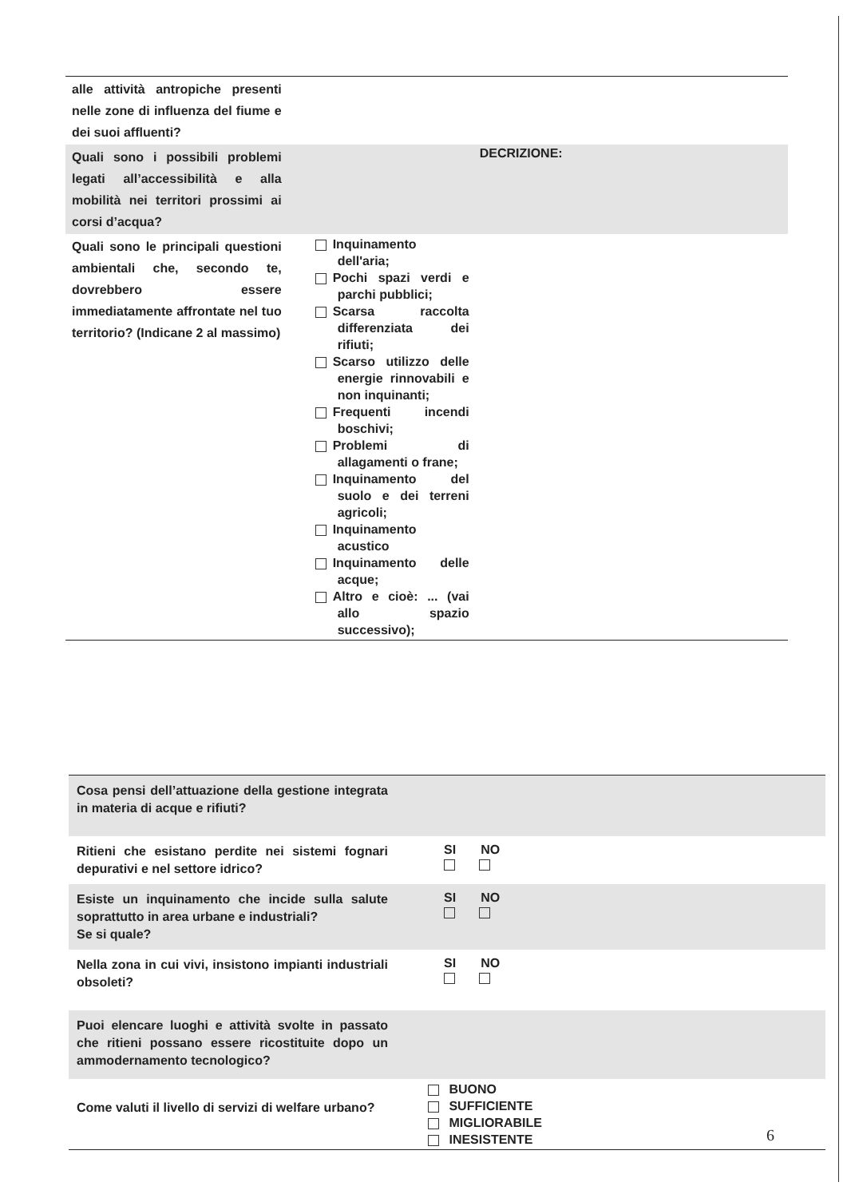| alle attività antropiche presenti nelle zone di influenza del fiume e dei suoi affluenti? | | |
| Quali sono i possibili problemi legati all’accessibilità e alla mobilità nei territori prossimi ai corsi d’acqua? | DECRIZIONE: | |
| Quali sono le principali questioni ambientali che, secondo te, dovrebbero essere immediatamente affrontate nel tuo territorio? (Indicane 2 al massimo) | Inquinamento dell'aria; Pochi spazi verdi e parchi pubblici; Scarsa raccolta differenziata dei rifiuti; Scarso utilizzo delle energie rinnovabili e non inquinanti; Frequenti incendi boschivi; Problemi di allagamenti o frane; Inquinamento del suolo e dei terreni agricoli; Inquinamento acustico Inquinamento delle acque; Altro e cioè: ... (vai allo spazio successivo); | |
| Cosa pensi dell’attuazione della gestione integrata in materia di acque e rifiuti? | | |
| Ritieni che esistano perdite nei sistemi fognari depurativi e nel settore idrico? | SI NO | |
| Esiste un inquinamento che incide sulla salute soprattutto in area urbane e industriali? Se si quale? | SI NO | |
| Nella zona in cui vivi, insistono impianti industriali obsoleti? | SI NO | |
| Puoi elencare luoghi e attività svolte in passato che ritieni possano essere ricostituite dopo un ammodernamento tecnologico? | | |
| Come valuti il livello di servizi di welfare urbano? | BUONO SUFFICIENTE MIGLIORABILE INESISTENTE | |
6